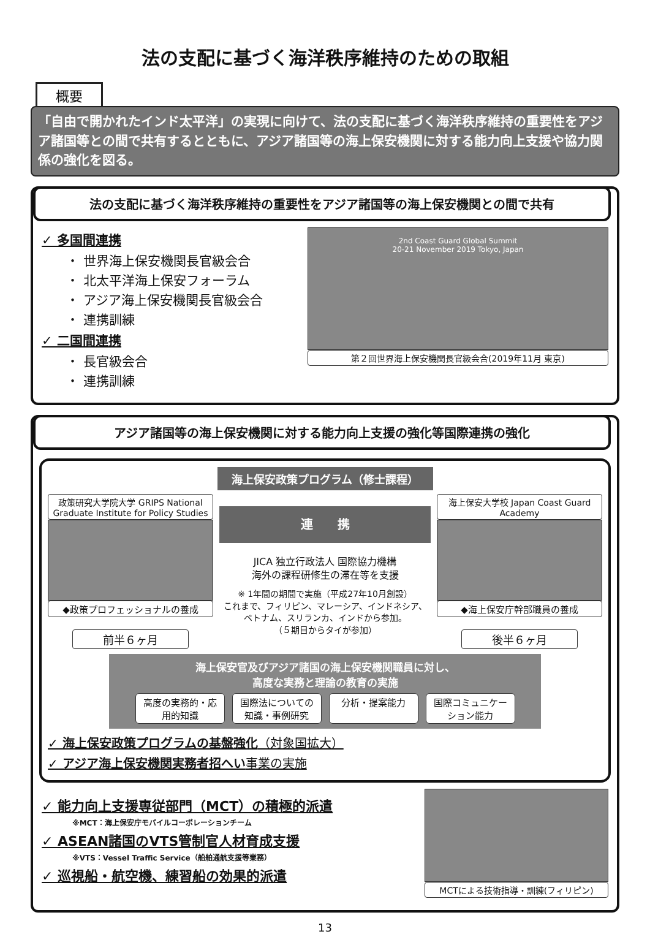法の支配に基づく海洋秩序維持のための取組
概要
「自由で開かれたインド太平洋」の実現に向けて、法の支配に基づく海洋秩序維持の重要性をアジア諸国等との間で共有するとともに、アジア諸国等の海上保安機関に対する能力向上支援や協力関係の強化を図る。
法の支配に基づく海洋秩序維持の重要性をアジア諸国等の海上保安機関との間で共有
✓ 多国間連携
・ 世界海上保安機関長官級会合
・ 北太平洋海上保安フォーラム
・ アジア海上保安機関長官級会合
・ 連携訓練
✓ 二国間連携
・ 長官級会合
・ 連携訓練
2nd Coast Guard Global Summit
20-21 November 2019 Tokyo, Japan
第２回世界海上保安機関長官級会合(2019年11月 東京)
アジア諸国等の海上保安機関に対する能力向上支援の強化等国際連携の強化
海上保安政策プログラム（修士課程）
政策研究大学院大学 GRIPS National Graduate Institute for Policy Studies
◆政策プロフェッショナルの養成
前半６ヶ月
連　　携
JICA 独立行政法人 国際協力機構
海外の課程研修生の滞在等を支援
※ 1年間の期間で実施（平成27年10月創設）
これまで、フィリピン、マレーシア、インドネシア、ベトナム、スリランカ、インドから参加。
（５期目からタイが参加）
海上保安大学校 Japan Coast Guard Academy
◆海上保安庁幹部職員の養成
後半６ヶ月
海上保安官及びアジア諸国の海上保安機関職員に対し、
高度な実務と理論の教育の実施
高度の実務的・応用的知識
国際法についての知識・事例研究
分析・提案能力 国際コミュニケーション能力
✓ 海上保安政策プログラムの基盤強化（対象国拡大）
✓ アジア海上保安機関実務者招へい事業の実施
✓ 能力向上支援専従部門（MCT）の積極的派遣
※MCT：海上保安庁モバイルコーポレーションチーム
✓ ASEAN諸国のVTS管制官人材育成支援
※VTS：Vessel Traffic Service（船舶通航支援等業務）
✓ 巡視船・航空機、練習船の効果的派遣
MCTによる技術指導・訓練(フィリピン)
13